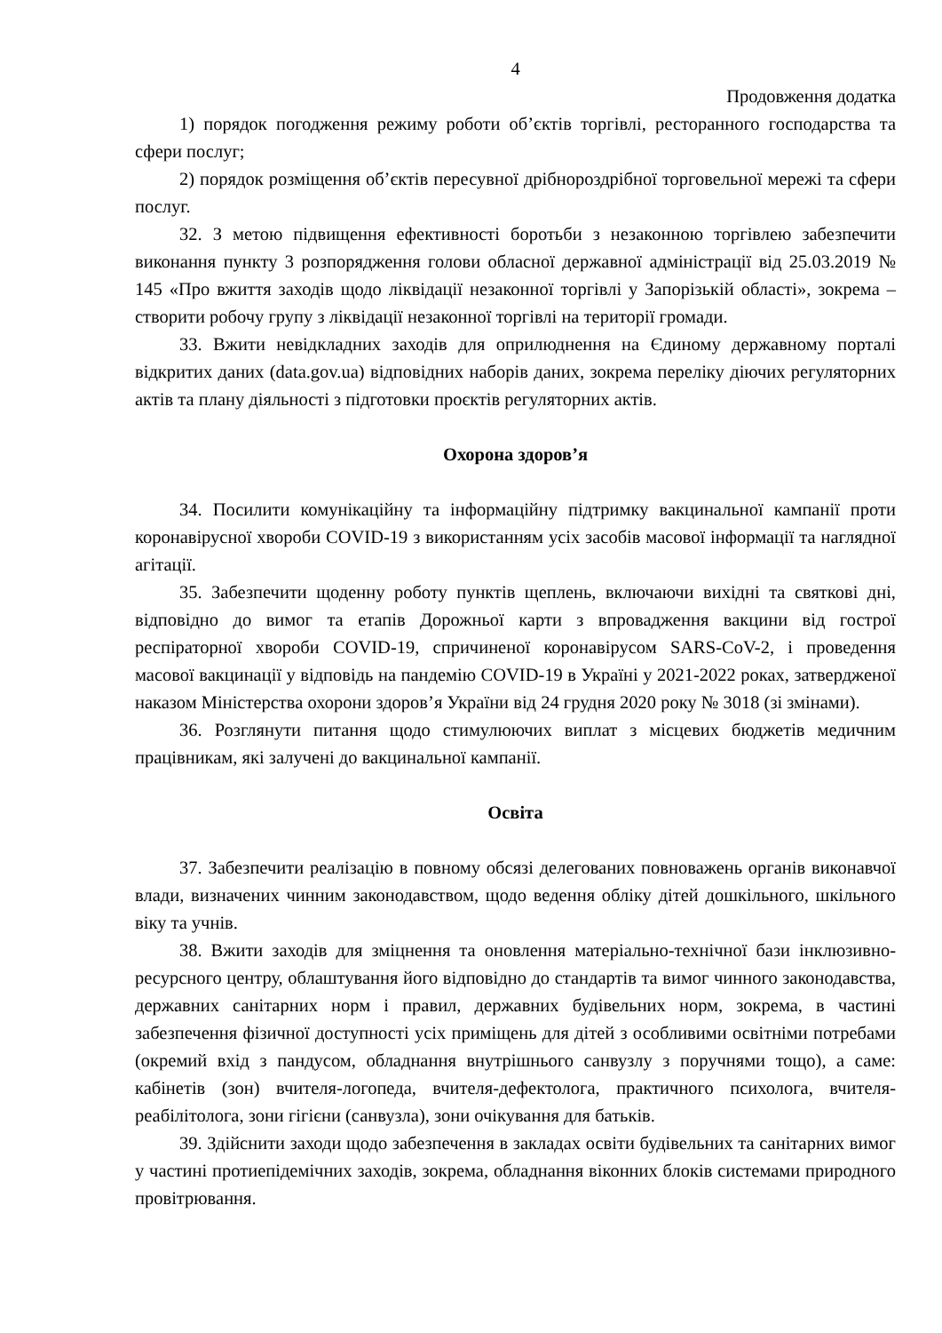4
Продовження додатка
1) порядок погодження режиму роботи об’єктів торгівлі, ресторанного господарства та сфери послуг;
2) порядок розміщення об’єктів пересувної дрібнороздрібної торговельної мережі та сфери послуг.
32. З метою підвищення ефективності боротьби з незаконною торгівлею забезпечити виконання пункту 3 розпорядження голови обласної державної адміністрації від 25.03.2019 № 145 «Про вжиття заходів щодо ліквідації незаконної торгівлі у Запорізькій області», зокрема – створити робочу групу з ліквідації незаконної торгівлі на території громади.
33. Вжити невідкладних заходів для оприлюднення на Єдиному державному порталі відкритих даних (data.gov.ua) відповідних наборів даних, зокрема переліку діючих регуляторних актів та плану діяльності з підготовки проєктів регуляторних актів.
Охорона здоров’я
34. Посилити комунікаційну та інформаційну підтримку вакцинальної кампанії проти коронавірусної хвороби COVID-19 з використанням усіх засобів масової інформації та наглядної агітації.
35. Забезпечити щоденну роботу пунктів щеплень, включаючи вихідні та святкові дні, відповідно до вимог та етапів Дорожньої карти з впровадження вакцини від гострої респіраторної хвороби COVID-19, спричиненої коронавірусом SARS-CoV-2, і проведення масової вакцинації у відповідь на пандемію COVID-19 в Україні у 2021-2022 роках, затвердженої наказом Міністерства охорони здоров’я України від 24 грудня 2020 року № 3018 (зі змінами).
36. Розглянути питання щодо стимулюючих виплат з місцевих бюджетів медичним працівникам, які залучені до вакцинальної кампанії.
Освіта
37. Забезпечити реалізацію в повному обсязі делегованих повноважень органів виконавчої влади, визначених чинним законодавством, щодо ведення обліку дітей дошкільного, шкільного віку та учнів.
38. Вжити заходів для зміцнення та оновлення матеріально-технічної бази інклюзивно-ресурсного центру, облаштування його відповідно до стандартів та вимог чинного законодавства, державних санітарних норм і правил, державних будівельних норм, зокрема, в частині забезпечення фізичної доступності усіх приміщень для дітей з особливими освітніми потребами (окремий вхід з пандусом, обладнання внутрішнього санвузлу з поручнями тощо), а саме: кабінетів (зон) вчителя-логопеда, вчителя-дефектолога, практичного психолога, вчителя-реабілітолога, зони гігієни (санвузла), зони очікування для батьків.
39. Здійснити заходи щодо забезпечення в закладах освіти будівельних та санітарних вимог у частині протиепідемічних заходів, зокрема, обладнання віконних блоків системами природного провітрювання.